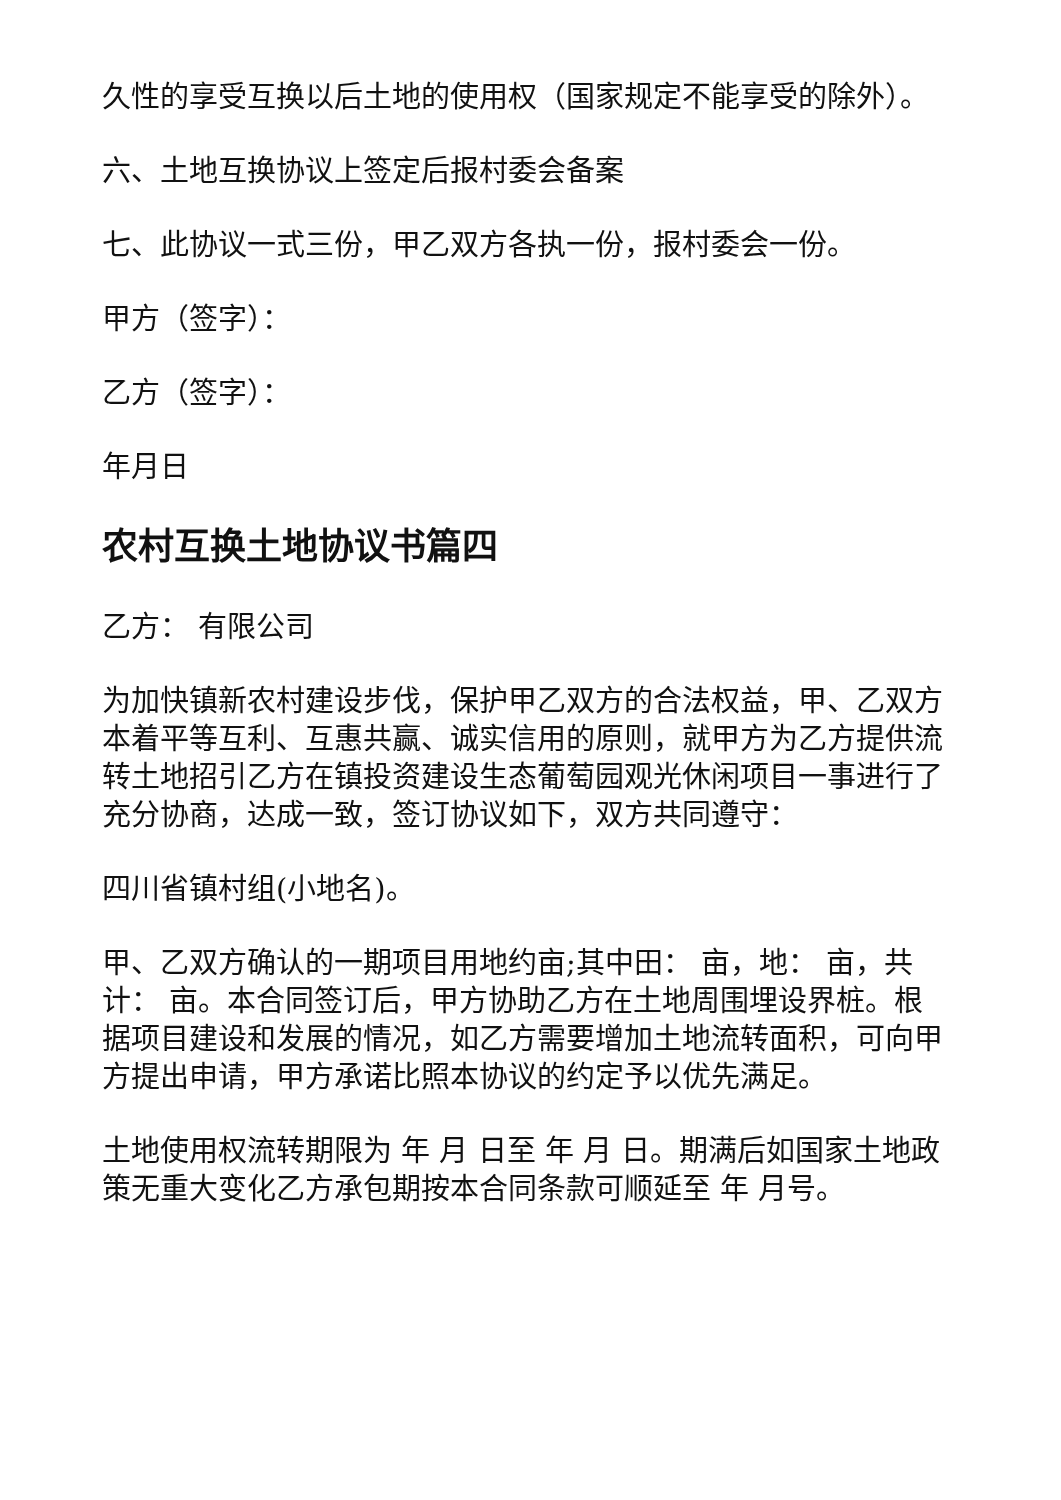久性的享受互换以后土地的使用权（国家规定不能享受的除外）。
六、土地互换协议上签定后报村委会备案
七、此协议一式三份，甲乙双方各执一份，报村委会一份。
甲方（签字）：
乙方（签字）：
年月日
农村互换土地协议书篇四
乙方： 有限公司
为加快镇新农村建设步伐，保护甲乙双方的合法权益，甲、乙双方本着平等互利、互惠共赢、诚实信用的原则，就甲方为乙方提供流转土地招引乙方在镇投资建设生态葡萄园观光休闲项目一事进行了充分协商，达成一致，签订协议如下，双方共同遵守：
四川省镇村组(小地名)。
甲、乙双方确认的一期项目用地约亩;其中田： 亩，地： 亩，共计： 亩。本合同签订后，甲方协助乙方在土地周围埋设界桩。根据项目建设和发展的情况，如乙方需要增加土地流转面积，可向甲方提出申请，甲方承诺比照本协议的约定予以优先满足。
土地使用权流转期限为 年 月 日至 年 月 日。期满后如国家土地政策无重大变化乙方承包期按本合同条款可顺延至 年 月号。